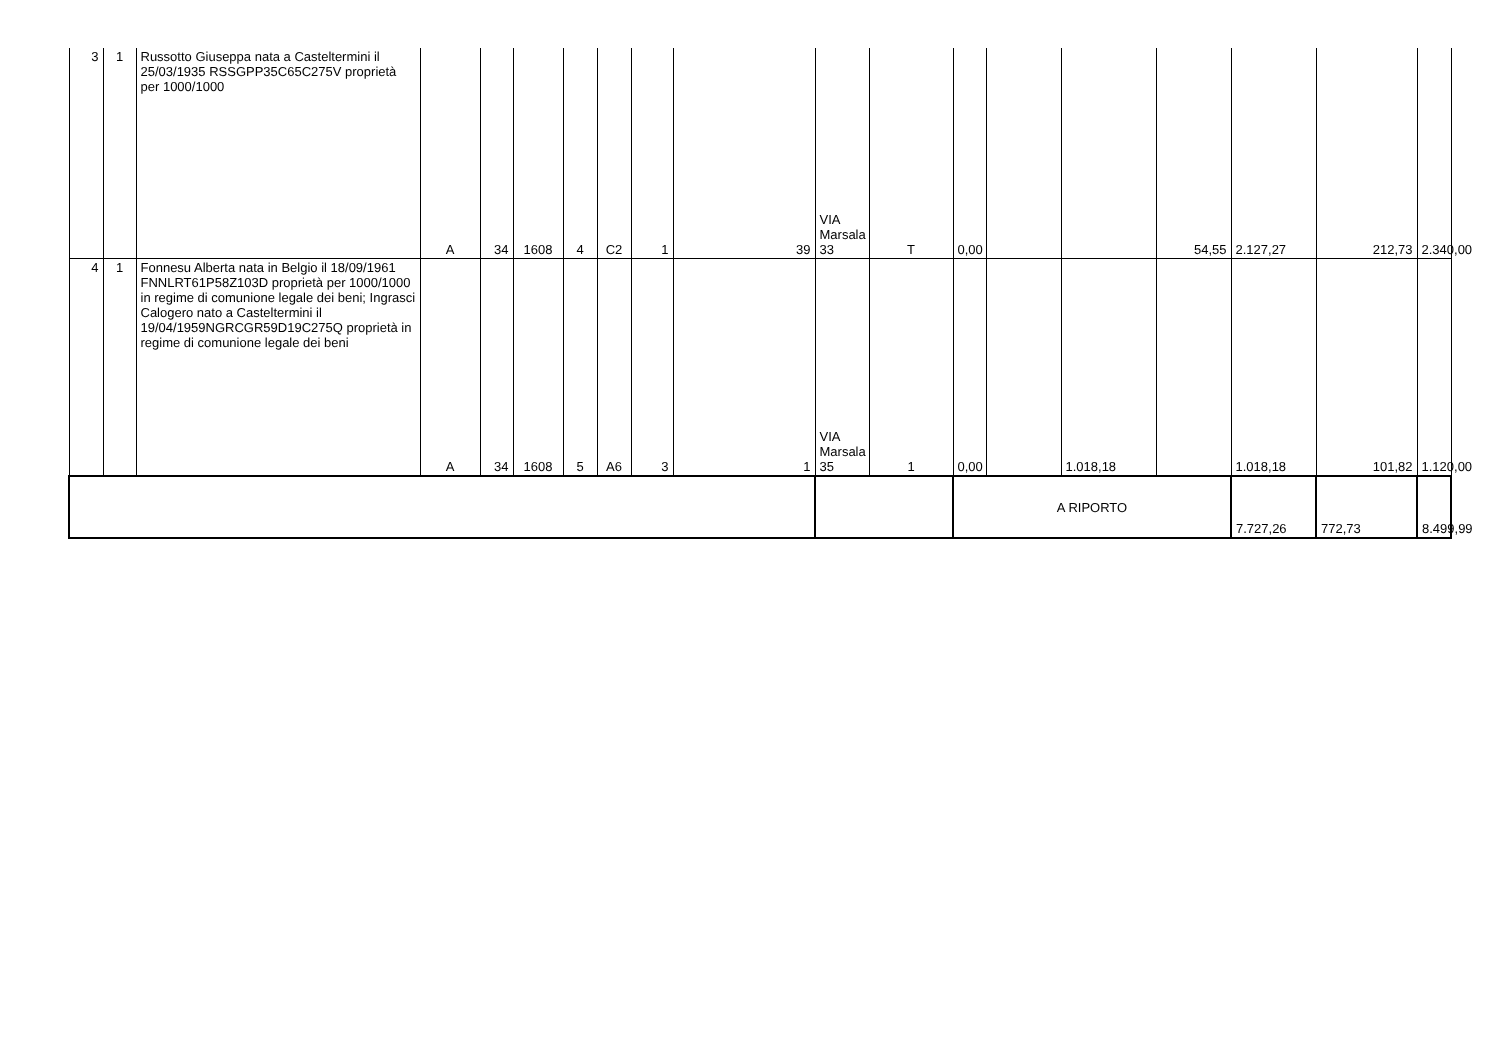| 3 | 1 | Russotto Giuseppa nata a Casteltermini il 25/03/1935 RSSGPP35C65C275V proprietà per 1000/1000 | A | 34 | 1608 | 4 | C2 | 1 | 39 | VIA Marsala 33 | T | 0,00 | | | 54,55 | 2.127,27 | 212,73 | 2.340,00 |
| 4 | 1 | Fonnesu Alberta nata in Belgio il 18/09/1961 FNNLRT61P58Z103D proprietà per 1000/1000 in regime di comunione legale dei beni; Ingrasci Calogero nato a Casteltermini il 19/04/1959NGRCGR59D19C275Q proprietà in regime di comunione legale dei beni | A | 34 | 1608 | 5 | A6 | 3 | 1 | VIA Marsala 35 | 1 | 0,00 | | 1.018,18 | | 1.018,18 | 101,82 | 1.120,00 |
| | | | | | | | | | | | | A RIPORTO | | | | 7.727,26 | 772,73 | 8.499,99 |